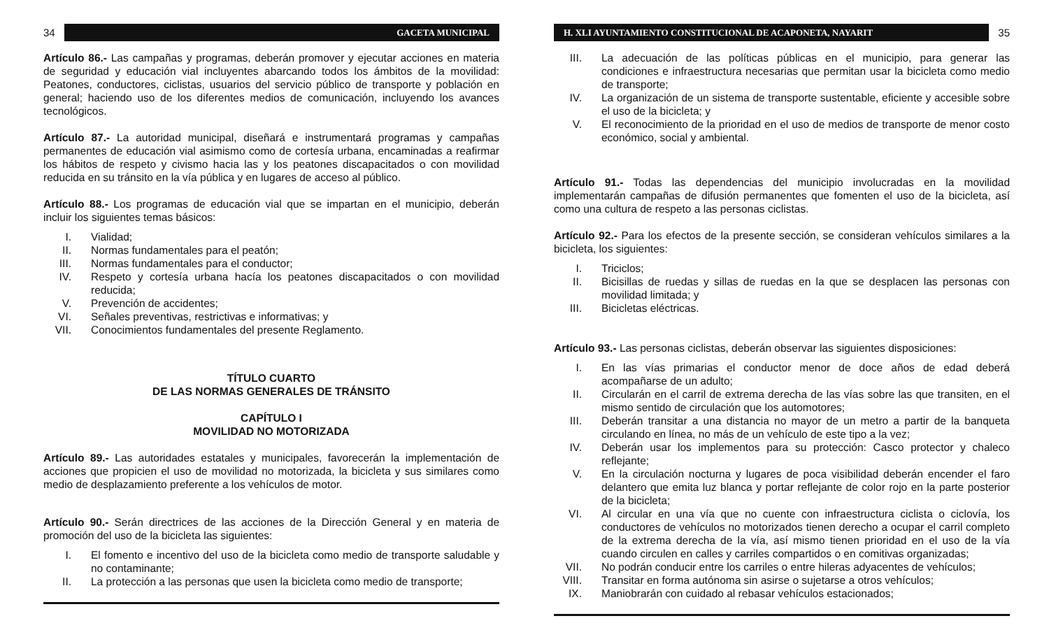34
GACETA MUNICIPAL
Artículo 86.- Las campañas y programas, deberán promover y ejecutar acciones en materia de seguridad y educación vial incluyentes abarcando todos los ámbitos de la movilidad: Peatones, conductores, ciclistas, usuarios del servicio público de transporte y población en general; haciendo uso de los diferentes medios de comunicación, incluyendo los avances tecnológicos.
Artículo 87.- La autoridad municipal, diseñará e instrumentará programas y campañas permanentes de educación vial asimismo como de cortesía urbana, encaminadas a reafirmar los hábitos de respeto y civismo hacia las y los peatones discapacitados o con movilidad reducida en su tránsito en la vía pública y en lugares de acceso al público.
Artículo 88.- Los programas de educación vial que se impartan en el municipio, deberán incluir los siguientes temas básicos:
I. Vialidad;
II. Normas fundamentales para el peatón;
III. Normas fundamentales para el conductor;
IV. Respeto y cortesía urbana hacía los peatones discapacitados o con movilidad reducida;
V. Prevención de accidentes;
VI. Señales preventivas, restrictivas e informativas; y
VII. Conocimientos fundamentales del presente Reglamento.
TÍTULO CUARTO
DE LAS NORMAS GENERALES DE TRÁNSITO
CAPÍTULO I
MOVILIDAD NO MOTORIZADA
Artículo 89.- Las autoridades estatales y municipales, favorecerán la implementación de acciones que propicien el uso de movilidad no motorizada, la bicicleta y sus similares como medio de desplazamiento preferente a los vehículos de motor.
Artículo 90.- Serán directrices de las acciones de la Dirección General y en materia de promoción del uso de la bicicleta las siguientes:
I. El fomento e incentivo del uso de la bicicleta como medio de transporte saludable y no contaminante;
II. La protección a las personas que usen la bicicleta como medio de transporte;
H. XLI AYUNTAMIENTO CONSTITUCIONAL DE ACAPONETA, NAYARIT
35
III. La adecuación de las políticas públicas en el municipio, para generar las condiciones e infraestructura necesarias que permitan usar la bicicleta como medio de transporte;
IV. La organización de un sistema de transporte sustentable, eficiente y accesible sobre el uso de la bicicleta; y
V. El reconocimiento de la prioridad en el uso de medios de transporte de menor costo económico, social y ambiental.
Artículo 91.- Todas las dependencias del municipio involucradas en la movilidad implementarán campañas de difusión permanentes que fomenten el uso de la bicicleta, así como una cultura de respeto a las personas ciclistas.
Artículo 92.- Para los efectos de la presente sección, se consideran vehículos similares a la bicicleta, los siguientes:
I. Triciclos;
II. Bicisillas de ruedas y sillas de ruedas en la que se desplacen las personas con movilidad limitada; y
III. Bicicletas eléctricas.
Artículo 93.- Las personas ciclistas, deberán observar las siguientes disposiciones:
I. En las vías primarias el conductor menor de doce años de edad deberá acompañarse de un adulto;
II. Circularán en el carril de extrema derecha de las vías sobre las que transiten, en el mismo sentido de circulación que los automotores;
III. Deberán transitar a una distancia no mayor de un metro a partir de la banqueta circulando en línea, no más de un vehículo de este tipo a la vez;
IV. Deberán usar los implementos para su protección: Casco protector y chaleco reflejante;
V. En la circulación nocturna y lugares de poca visibilidad deberán encender el faro delantero que emita luz blanca y portar reflejante de color rojo en la parte posterior de la bicicleta;
VI. Al circular en una vía que no cuente con infraestructura ciclista o ciclovía, los conductores de vehículos no motorizados tienen derecho a ocupar el carril completo de la extrema derecha de la vía, así mismo tienen prioridad en el uso de la vía cuando circulen en calles y carriles compartidos o en comitivas organizadas;
VII. No podrán conducir entre los carriles o entre hileras adyacentes de vehículos;
VIII. Transitar en forma autónoma sin asirse o sujetarse a otros vehículos;
IX. Maniobrarán con cuidado al rebasar vehículos estacionados;